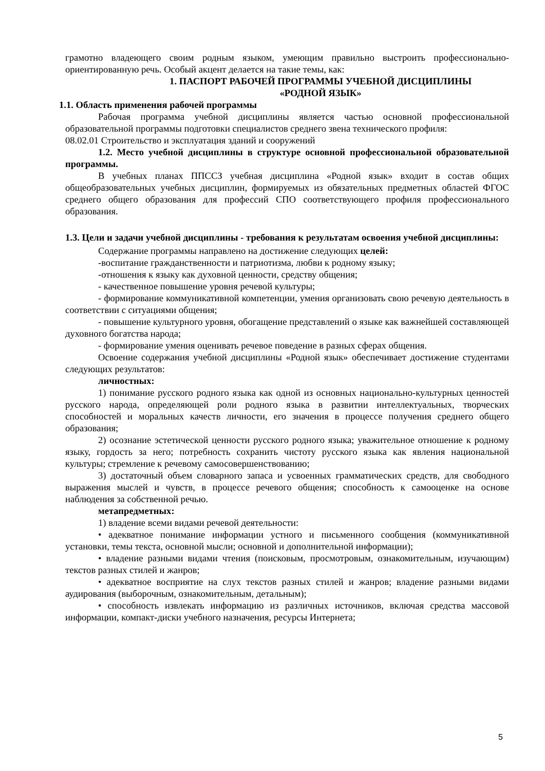грамотно владеющего своим родным языком, умеющим правильно выстроить профессионально-ориентированную речь. Особый акцент делается на такие темы, как:
1. ПАСПОРТ РАБОЧЕЙ ПРОГРАММЫ УЧЕБНОЙ ДИСЦИПЛИНЫ
«РОДНОЙ ЯЗЫК»
1.1. Область применения рабочей программы
Рабочая программа учебной дисциплины является частью основной профессиональной образовательной программы подготовки специалистов среднего звена технического профиля:
08.02.01 Строительство и эксплуатация зданий и сооружений
1.2. Место учебной дисциплины в структуре основной профессиональной образовательной программы.
В учебных планах ППССЗ учебная дисциплина «Родной язык» входит в состав общих общеобразовательных учебных дисциплин, формируемых из обязательных предметных областей ФГОС среднего общего образования для профессий СПО соответствующего профиля профессионального образования.
1.3. Цели и задачи учебной дисциплины - требования к результатам освоения учебной дисциплины:
Содержание программы направлено на достижение следующих целей:
-воспитание гражданственности и патриотизма, любви к родному языку;
-отношения к языку как духовной ценности, средству общения;
- качественное повышение уровня речевой культуры;
- формирование коммуникативной компетенции, умения организовать свою речевую деятельность в соответствии с ситуациями общения;
- повышение культурного уровня, обогащение представлений о языке как важнейшей составляющей духовного богатства народа;
- формирование умения оценивать речевое поведение в разных сферах общения.
Освоение содержания учебной дисциплины «Родной язык» обеспечивает достижение студентами следующих результатов:
личностных:
1) понимание русского родного языка как одной из основных национально-культурных ценностей русского народа, определяющей роли родного языка в развитии интеллектуальных, творческих способностей и моральных качеств личности, его значения в процессе получения среднего общего образования;
2) осознание эстетической ценности русского родного языка; уважительное отношение к родному языку, гордость за него; потребность сохранить чистоту русского языка как явления национальной культуры; стремление к речевому самосовершенствованию;
3) достаточный объем словарного запаса и усвоенных грамматических средств, для свободного выражения мыслей и чувств, в процессе речевого общения; способность к самооценке на основе наблюдения за собственной речью.
метапредметных:
1) владение всеми видами речевой деятельности:
• адекватное понимание информации устного и письменного сообщения (коммуникативной установки, темы текста, основной мысли; основной и дополнительной информации);
• владение разными видами чтения (поисковым, просмотровым, ознакомительным, изучающим) текстов разных стилей и жанров;
• адекватное восприятие на слух текстов разных стилей и жанров; владение разными видами аудирования (выборочным, ознакомительным, детальным);
• способность извлекать информацию из различных источников, включая средства массовой информации, компакт-диски учебного назначения, ресурсы Интернета;
5